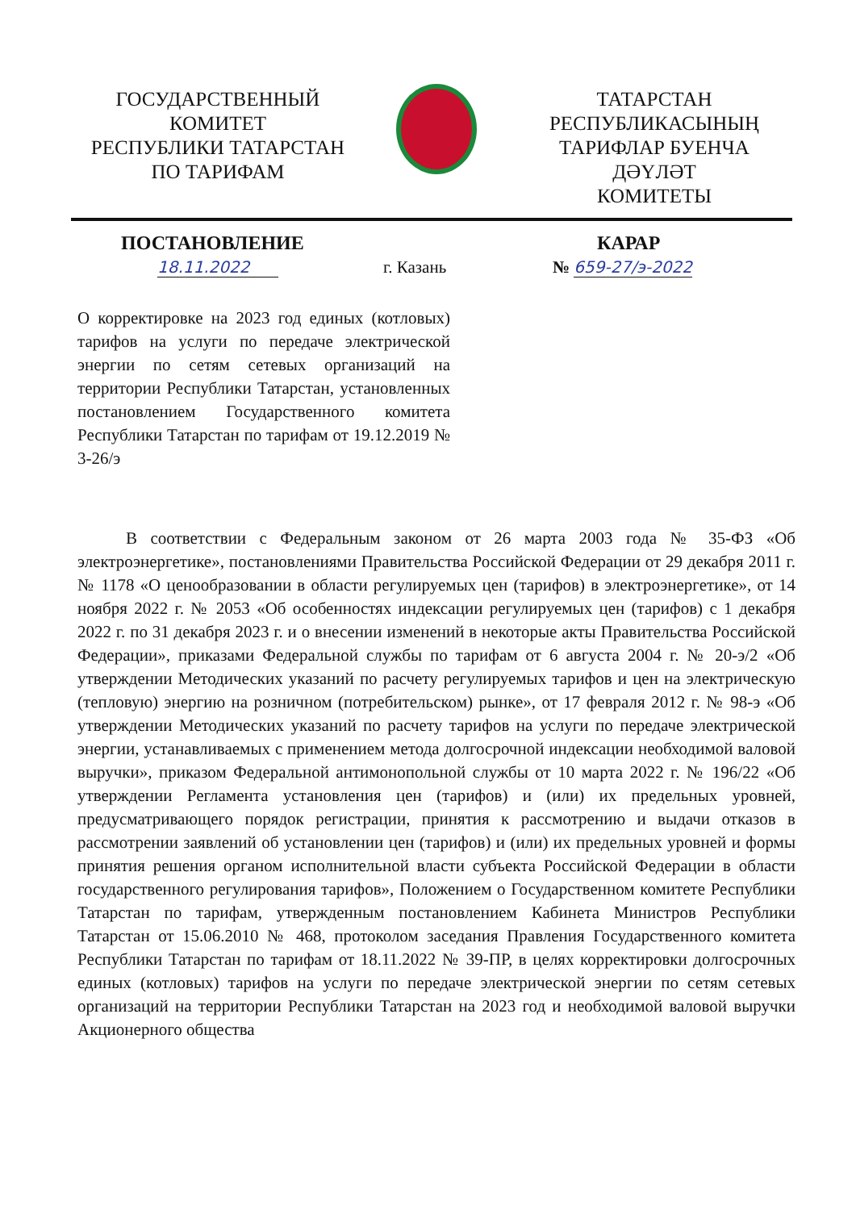ГОСУДАРСТВЕННЫЙ
КОМИТЕТ
РЕСПУБЛИКИ ТАТАРСТАН
ПО ТАРИФАМ
ТАТАРСТАН
РЕСПУБЛИКАСЫНЫҢ
ТАРИФЛАР БУЕНЧА ДӘҮЛӘТ
КОМИТЕТЫ
ПОСТАНОВЛЕНИЕ КАРАР
18.11.2022 г. Казань № 659-27/э-2022
О корректировке на 2023 год единых (котловых) тарифов на услуги по передаче электрической энергии по сетям сетевых организаций на территории Республики Татарстан, установленных постановлением Государственного комитета Республики Татарстан по тарифам от 19.12.2019 № 3-26/э
В соответствии с Федеральным законом от 26 марта 2003 года № 35-ФЗ «Об электроэнергетике», постановлениями Правительства Российской Федерации от 29 декабря 2011 г. № 1178 «О ценообразовании в области регулируемых цен (тарифов) в электроэнергетике», от 14 ноября 2022 г. № 2053 «Об особенностях индексации регулируемых цен (тарифов) с 1 декабря 2022 г. по 31 декабря 2023 г. и о внесении изменений в некоторые акты Правительства Российской Федерации», приказами Федеральной службы по тарифам от 6 августа 2004 г. № 20-э/2 «Об утверждении Методических указаний по расчету регулируемых тарифов и цен на электрическую (тепловую) энергию на розничном (потребительском) рынке», от 17 февраля 2012 г. № 98-э «Об утверждении Методических указаний по расчету тарифов на услуги по передаче электрической энергии, устанавливаемых с применением метода долгосрочной индексации необходимой валовой выручки», приказом Федеральной антимонопольной службы от 10 марта 2022 г. № 196/22 «Об утверждении Регламента установления цен (тарифов) и (или) их предельных уровней, предусматривающего порядок регистрации, принятия к рассмотрению и выдачи отказов в рассмотрении заявлений об установлении цен (тарифов) и (или) их предельных уровней и формы принятия решения органом исполнительной власти субъекта Российской Федерации в области государственного регулирования тарифов», Положением о Государственном комитете Республики Татарстан по тарифам, утвержденным постановлением Кабинета Министров Республики Татарстан от 15.06.2010 № 468, протоколом заседания Правления Государственного комитета Республики Татарстан по тарифам от 18.11.2022 № 39-ПР, в целях корректировки долгосрочных единых (котловых) тарифов на услуги по передаче электрической энергии по сетям сетевых организаций на территории Республики Татарстан на 2023 год и необходимой валовой выручки Акционерного общества